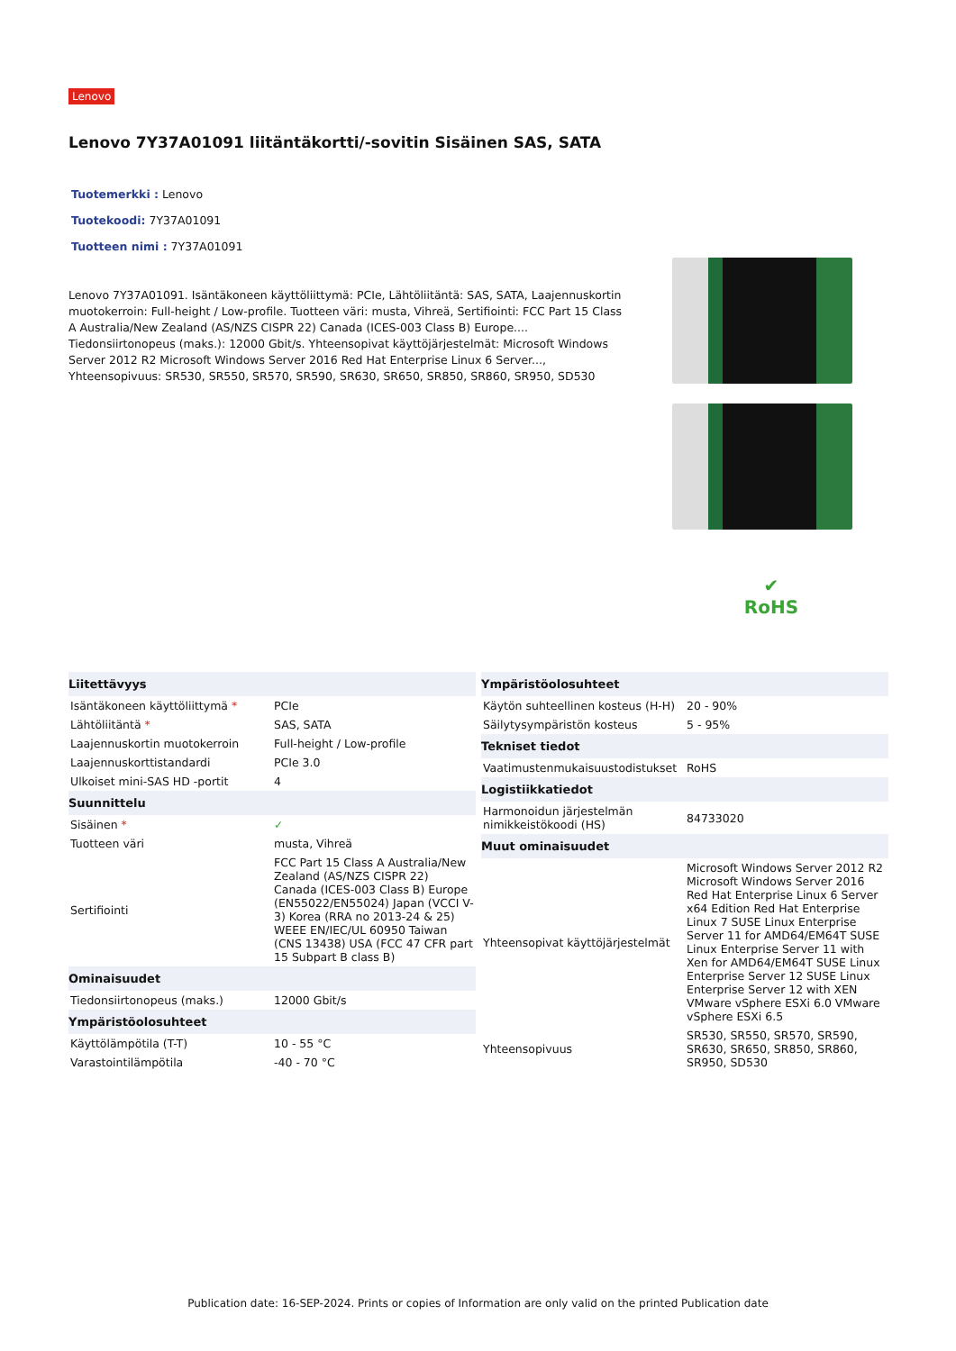Lenovo
Lenovo 7Y37A01091 liitäntäkortti/-sovitin Sisäinen SAS, SATA
Tuotemerkki : Lenovo
Tuotekoodi: 7Y37A01091
Tuotteen nimi : 7Y37A01091
Lenovo 7Y37A01091. Isäntäkoneen käyttöliittymä: PCIe, Lähtöliitäntä: SAS, SATA, Laajennuskortin muotokerroin: Full-height / Low-profile. Tuotteen väri: musta, Vihreä, Sertifiointi: FCC Part 15 Class A Australia/New Zealand (AS/NZS CISPR 22) Canada (ICES-003 Class B) Europe.... Tiedonsiirtonopeus (maks.): 12000 Gbit/s. Yhteensopivat käyttöjärjestelmät: Microsoft Windows Server 2012 R2 Microsoft Windows Server 2016 Red Hat Enterprise Linux 6 Server..., Yhteensopivuus: SR530, SR550, SR570, SR590, SR630, SR650, SR850, SR860, SR950, SD530
✔
RoHS
| Liitettävyys | |
| --- | --- |
| Isäntäkoneen käyttöliittymä * | PCIe |
| Lähtöliitäntä * | SAS, SATA |
| Laajennuskortin muotokerroin | Full-height / Low-profile |
| Laajennuskorttistandardi | PCIe 3.0 |
| Ulkoiset mini-SAS HD -portit | 4 |
| Suunnittelu | |
| Sisäinen * | ✓ |
| Tuotteen väri | musta, Vihreä |
| Sertifiointi | FCC Part 15 Class A Australia/New Zealand (AS/NZS CISPR 22) Canada (ICES-003 Class B) Europe (EN55022/EN55024) Japan (VCCI V-3) Korea (RRA no 2013-24 & 25) WEEE EN/IEC/UL 60950 Taiwan (CNS 13438) USA (FCC 47 CFR part 15 Subpart B class B) |
| Ominaisuudet | |
| Tiedonsiirtonopeus (maks.) | 12000 Gbit/s |
| Ympäristöolosuhteet | |
| Käyttölämpötila (T-T) | 10 - 55 °C |
| Varastointilämpötila | -40 - 70 °C |
| Ympäristöolosuhteet | |
| --- | --- |
| Käytön suhteellinen kosteus (H-H) | 20 - 90% |
| Säilytysympäristön kosteus | 5 - 95% |
| Tekniset tiedot | |
| Vaatimustenmukaisuustodistukset | RoHS |
| Logistiikkatiedot | |
| Harmonoidun järjestelmän nimikkeistökoodi (HS) | 84733020 |
| Muut ominaisuudet | |
| Yhteensopivat käyttöjärjestelmät | Microsoft Windows Server 2012 R2 Microsoft Windows Server 2016 Red Hat Enterprise Linux 6 Server x64 Edition Red Hat Enterprise Linux 7 SUSE Linux Enterprise Server 11 for AMD64/EM64T SUSE Linux Enterprise Server 11 with Xen for AMD64/EM64T SUSE Linux Enterprise Server 12 SUSE Linux Enterprise Server 12 with XEN VMware vSphere ESXi 6.0 VMware vSphere ESXi 6.5 |
| Yhteensopivuus | SR530, SR550, SR570, SR590, SR630, SR650, SR850, SR860, SR950, SD530 |
Publication date: 16-SEP-2024. Prints or copies of Information are only valid on the printed Publication date